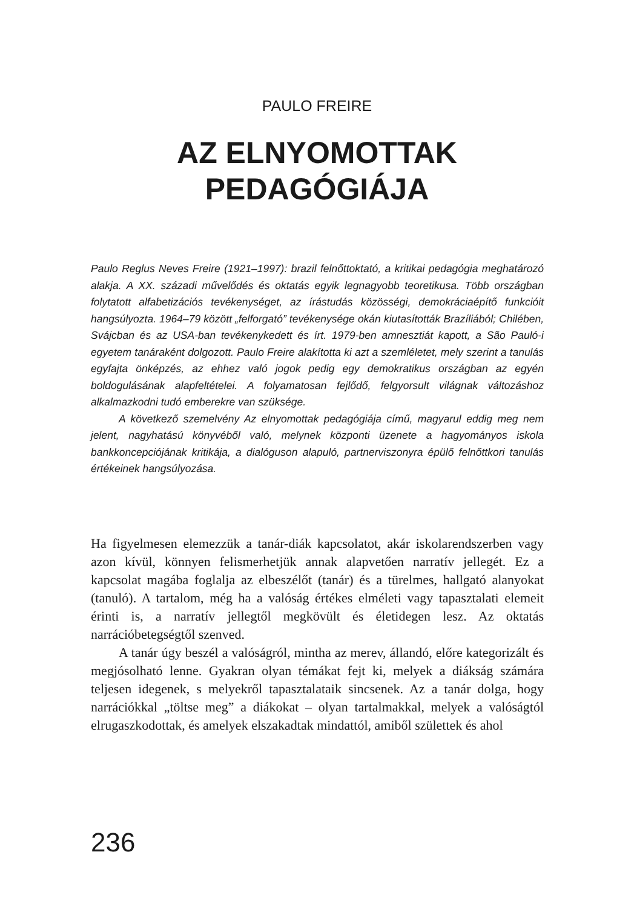PAULO FREIRE
AZ ELNYOMOTTAK
PEDAGÓGIÁJA
Paulo Reglus Neves Freire (1921–1997): brazil felnőttoktató, a kritikai pedagógia meghatározó alakja. A XX. századi művelődés és oktatás egyik legnagyobb teoretikusa. Több országban folytatott alfabetizációs tevékenységet, az írástudás közösségi, demokráciaépítő funkcióit hangsúlyozta. 1964–79 között „felforgató” tevékenysége okán kiutasították Brazíliából; Chilében, Svájcban és az USA-ban tevékenykedett és írt. 1979-ben amnesztiát kapott, a São Pauló-i egyetem tanáraként dolgozott. Paulo Freire alakította ki azt a szemléletet, mely szerint a tanulás egyfajta önképzés, az ehhez való jogok pedig egy demokratikus országban az egyén boldogulásának alapfeltételei. A folyamatosan fejlődő, felgyorsult világnak változáshoz alkalmazkodni tudó emberekre van szüksége.
A következő szemelvény Az elnyomottak pedagógiája című, magyarul eddig meg nem jelent, nagyhatású könyvéből való, melynek központi üzenete a hagyományos iskola bankkoncepciójának kritikája, a dialóguson alapuló, partnerviszonyra épülő felnőttkori tanulás értékeinek hangsúlyozása.
Ha figyelmesen elemezzük a tanár-diák kapcsolatot, akár iskolarendszerben vagy azon kívül, könnyen felismerhetjük annak alapvetően narratív jellegét. Ez a kapcsolat magába foglalja az elbeszélőt (tanár) és a türelmes, hallgató alanyokat (tanuló). A tartalom, még ha a valóság értékes elméleti vagy tapasztalati elemeit érinti is, a narratív jellegtől megkövült és életidegen lesz. Az oktatás narrációbetegségtől szenved.
A tanár úgy beszél a valóságról, mintha az merev, állandó, előre kategorizált és megjósolható lenne. Gyakran olyan témákat fejt ki, melyek a diákság számára teljesen idegenek, s melyekről tapasztalataik sincsenek. Az a tanár dolga, hogy narrációkkal „töltse meg” a diákokat – olyan tartalmakkal, melyek a valóságtól elrugaszkodottak, és amelyek elszakadtak mindattól, amiből születtek és ahol
236